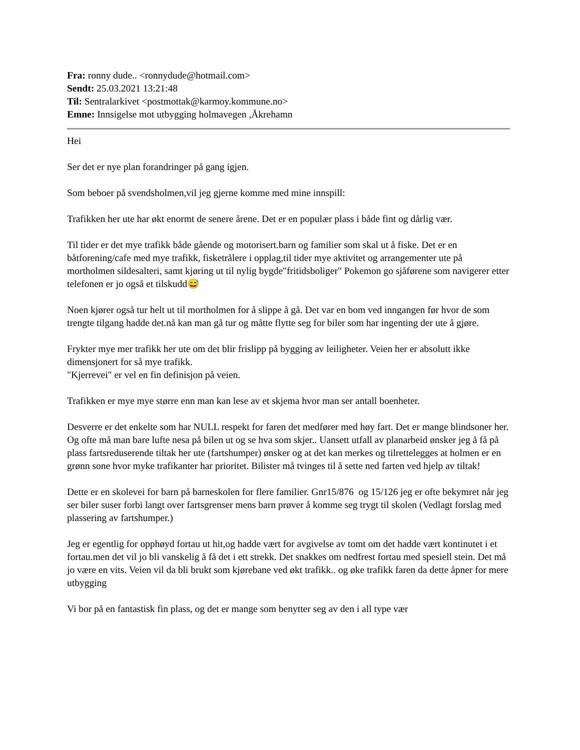Fra: ronny dude.. <ronnydude@hotmail.com>
Sendt: 25.03.2021 13:21:48
Til: Sentralarkivet <postmottak@karmoy.kommune.no>
Emne: Innsigelse mot utbygging holmavegen ,Åkrehamn
Hei
Ser det er nye plan forandringer på gang igjen.
Som beboer på svendsholmen,vil jeg gjerne komme med mine innspill:
Trafikken her ute har økt enormt de senere årene. Det er en populær plass i både fint og dårlig vær.
Til tider er det mye trafikk både gående og motorisert.barn og familier som skal ut å fiske. Det er en båtforening/cafe med mye trafikk, fisketrålere i opplag,til tider mye aktivitet og arrangementer ute på mortholmen sildesalteri, samt kjøring ut til nylig bygde"fritidsboliger" Pokemon go sjåførene som navigerer etter telefonen er jo også et tilskudd😅
Noen kjører også tur helt ut til mortholmen for å slippe å gå. Det var en bom ved inngangen før hvor de som trengte tilgang hadde det.nå kan man gå tur og måtte flytte seg for biler som har ingenting der ute å gjøre.
Frykter mye mer trafikk her ute om det blir frislipp på bygging av leiligheter. Veien her er absolutt ikke dimensjonert for så mye trafikk.
"Kjerrevei" er vel en fin definisjon på veien.
Trafikken er mye mye større enn man kan lese av et skjema hvor man ser antall boenheter.
Desverre er det enkelte som har NULL respekt for faren det medfører med høy fart. Det er mange blindsoner her. Og ofte må man bare lufte nesa på bilen ut og se hva som skjer.. Uansett utfall av planarbeid ønsker jeg å få på plass fartsreduserende tiltak her ute (fartshumper) ønsker og at det kan merkes og tilrettelegges at holmen er en grønn sone hvor myke trafikanter har prioritet. Bilister må tvinges til å sette ned farten ved hjelp av tiltak!
Dette er en skolevei for barn på barneskolen for flere familier. Gnr15/876 og 15/126 jeg er ofte bekymret når jeg ser biler suser forbi langt over fartsgrenser mens barn prøver å komme seg trygt til skolen (Vedlagt forslag med plassering av fartshumper.)
Jeg er egentlig for opphøyd fortau ut hit,og hadde vært for avgivelse av tomt om det hadde vært kontinutet i et fortau.men det vil jo bli vanskelig å få det i ett strekk. Det snakkes om nedfrest fortau med spesiell stein. Det må jo være en vits. Veien vil da bli brukt som kjørebane ved økt trafikk.. og øke trafikk faren da dette åpner for mere utbygging
Vi bor på en fantastisk fin plass, og det er mange som benytter seg av den i all type vær